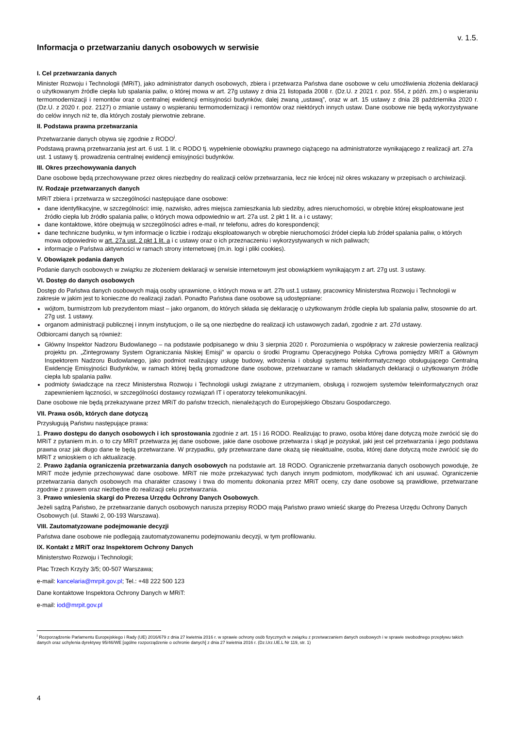v. 1.5.
Informacja o przetwarzaniu danych osobowych w serwisie
I. Cel przetwarzania danych
Minister Rozwoju i Technologii (MRiT), jako administrator danych osobowych, zbiera i przetwarza Państwa dane osobowe w celu umożliwienia złożenia deklaracji o użytkowanym źródle ciepła lub spalania paliw, o której mowa w art. 27g ustawy z dnia 21 listopada 2008 r. (Dz.U. z 2021 r. poz. 554, z późń. zm.) o wspieraniu termomodernizacji i remontów oraz o centralnej ewidencji emisyjności budynków, dalej zwaną „ustawą”, oraz w art. 15 ustawy z dnia 28 października 2020 r. (Dz.U. z 2020 r. poz. 2127) o zmianie ustawy o wspieraniu termomodernizacji i remontów oraz niektórych innych ustaw. Dane osobowe nie będą wykorzystywane do celów innych niż te, dla których zostały pierwotnie zebrane.
II. Podstawa prawna przetwarzania
Przetwarzanie danych obywa się zgodnie z RODO<sup>i</sup>.
Podstawą prawną przetwarzania jest art. 6 ust. 1 lit. c RODO tj. wypełnienie obowiązku prawnego ciążącego na administratorze wynikającego z realizacji art. 27a ust. 1 ustawy tj. prowadzenia centralnej ewidencji emisyjności budynków.
III. Okres przechowywania danych
Dane osobowe będą przechowywane przez okres niezbędny do realizacji celów przetwarzania, lecz nie krócej niż okres wskazany w przepisach o archiwizacji.
IV. Rodzaje przetwarzanych danych
MRiT zbiera i przetwarza w szczególności następujące dane osobowe:
dane identyfikacyjne, w szczególności: imię, nazwisko, adres miejsca zamieszkania lub siedziby, adres nieruchomości, w obrębie której eksploatowane jest źródło ciepła lub źródło spalania paliw, o których mowa odpowiednio w art. 27a ust. 2 pkt 1 lit. a i c ustawy;
dane kontaktowe, które obejmują w szczególności adres e-mail, nr telefonu, adres do korespondencji;
dane techniczne budynku, w tym informacje o liczbie i rodzaju eksploatowanych w obrębie nieruchomości źródeł ciepła lub źródeł spalania paliw, o których mowa odpowiednio w art. 27a ust. 2 pkt 1 lit. a i c ustawy oraz o ich przeznaczeniu i wykorzystywanych w nich paliwach;
informacje o Państwa aktywności w ramach strony internetowej (m.in. logi i pliki cookies).
V. Obowiązek podania danych
Podanie danych osobowych w związku ze złożeniem deklaracji w serwisie internetowym jest obowiązkiem wynikającym z art. 27g ust. 3 ustawy.
VI. Dostęp do danych osobowych
Dostęp do Państwa danych osobowych mają osoby uprawnione, o których mowa w art. 27b ust.1 ustawy, pracownicy Ministerstwa Rozwoju i Technologii w zakresie w jakim jest to konieczne do realizacji zadań. Ponadto Państwa dane osobowe są udostępniane:
wójtom, burmistrzom lub prezydentom miast – jako organom, do których składa się deklarację o użytkowanym źródle ciepła lub spalania paliw, stosownie do art. 27g ust. 1 ustawy.
organom administracji publicznej i innym instytucjom, o ile są one niezbędne do realizacji ich ustawowych zadań, zgodnie z art. 27d ustawy.
Odbiorcami danych są również:
Główny Inspektor Nadzoru Budowlanego – na podstawie podpisanego w dniu 3 sierpnia 2020 r. Porozumienia o współpracy w zakresie powierzenia realizacji projektu pn. „Zintegrowany System Ograniczania Niskiej Emisji” w oparciu o środki Programu Operacyjnego Polska Cyfrowa pomiędzy MRiT a Głównym Inspektorem Nadzoru Budowlanego, jako podmiot realizujący usługę budowy, wdrożenia i obsługi systemu teleinformatycznego obsługującego Centralną Ewidencję Emisyjności Budynków, w ramach której będą gromadzone dane osobowe, przetwarzane w ramach składanych deklaracji o użytkowanym źródle ciepła lub spalania paliw.
podmioty świadczące na rzecz Ministerstwa Rozwoju i Technologii usługi związane z utrzymaniem, obsługą i rozwojem systemów teleinformatycznych oraz zapewnieniem łączności, w szczególności dostawcy rozwiązań IT i operatorzy telekomunikacyjni.
Dane osobowe nie będą przekazywane przez MRiT do państw trzecich, nienależących do Europejskiego Obszaru Gospodarczego.
VII. Prawa osób, których dane dotyczą
Przysługują Państwu następujące prawa:
1. Prawo dostępu do danych osobowych i ich sprostowania zgodnie z art. 15 i 16 RODO. Realizując to prawo, osoba której dane dotyczą może zwrócić się do MRiT z pytaniem m.in. o to czy MRiT przetwarza jej dane osobowe, jakie dane osobowe przetwarza i skąd je pozyskał, jaki jest cel przetwarzania i jego podstawa prawna oraz jak długo dane te będą przetwarzane. W przypadku, gdy przetwarzane dane okażą się nieaktualne, osoba, której dane dotyczą może zwrócić się do MRiT z wnioskiem o ich aktualizację.
2. Prawo żądania ograniczenia przetwarzania danych osobowych na podstawie art. 18 RODO. Ograniczenie przetwarzania danych osobowych powoduje, że MRiT może jedynie przechowywać dane osobowe. MRiT nie może przekazywać tych danych innym podmiotom, modyfikować ich ani usuwać. Ograniczenie przetwarzania danych osobowych ma charakter czasowy i trwa do momentu dokonania przez MRiT oceny, czy dane osobowe są prawidłowe, przetwarzane zgodnie z prawem oraz niezbędne do realizacji celu przetwarzania.
3. Prawo wniesienia skargi do Prezesa Urzędu Ochrony Danych Osobowych.
Jeżeli sądzą Państwo, że przetwarzanie danych osobowych narusza przepisy RODO mają Państwo prawo wnieść skargę do Prezesa Urzędu Ochrony Danych Osobowych (ul. Stawki 2, 00-193 Warszawa).
VIII. Zautomatyzowane podejmowanie decyzji
Państwa dane osobowe nie podlegają zautomatyzowanemu podejmowaniu decyzji, w tym profilowaniu.
IX. Kontakt z MRiT oraz Inspektorem Ochrony Danych
Ministerstwo Rozwoju i Technologii;
Plac Trzech Krzyży 3/5; 00-507 Warszawa;
e-mail: kancelaria@mrpit.gov.pl; Tel.: +48 222 500 123
Dane kontaktowe Inspektora Ochrony Danych w MRiT:
e-mail: iod@mrpit.gov.pl
<sup>i</sup> Rozporządzenie Parlamentu Europejskiego i Rady (UE) 2016/679 z dnia 27 kwietnia 2016 r. w sprawie ochrony osób fizycznych w związku z przetwarzaniem danych osobowych i w sprawie swobodnego przepływu takich danych oraz uchylenia dyrektywy 95/46/WE [ogólne rozporządzenie o ochronie danych] z dnia 27 kwietnia 2016 r. (Dz.Urz.UE.L Nr 119, str. 1)
4